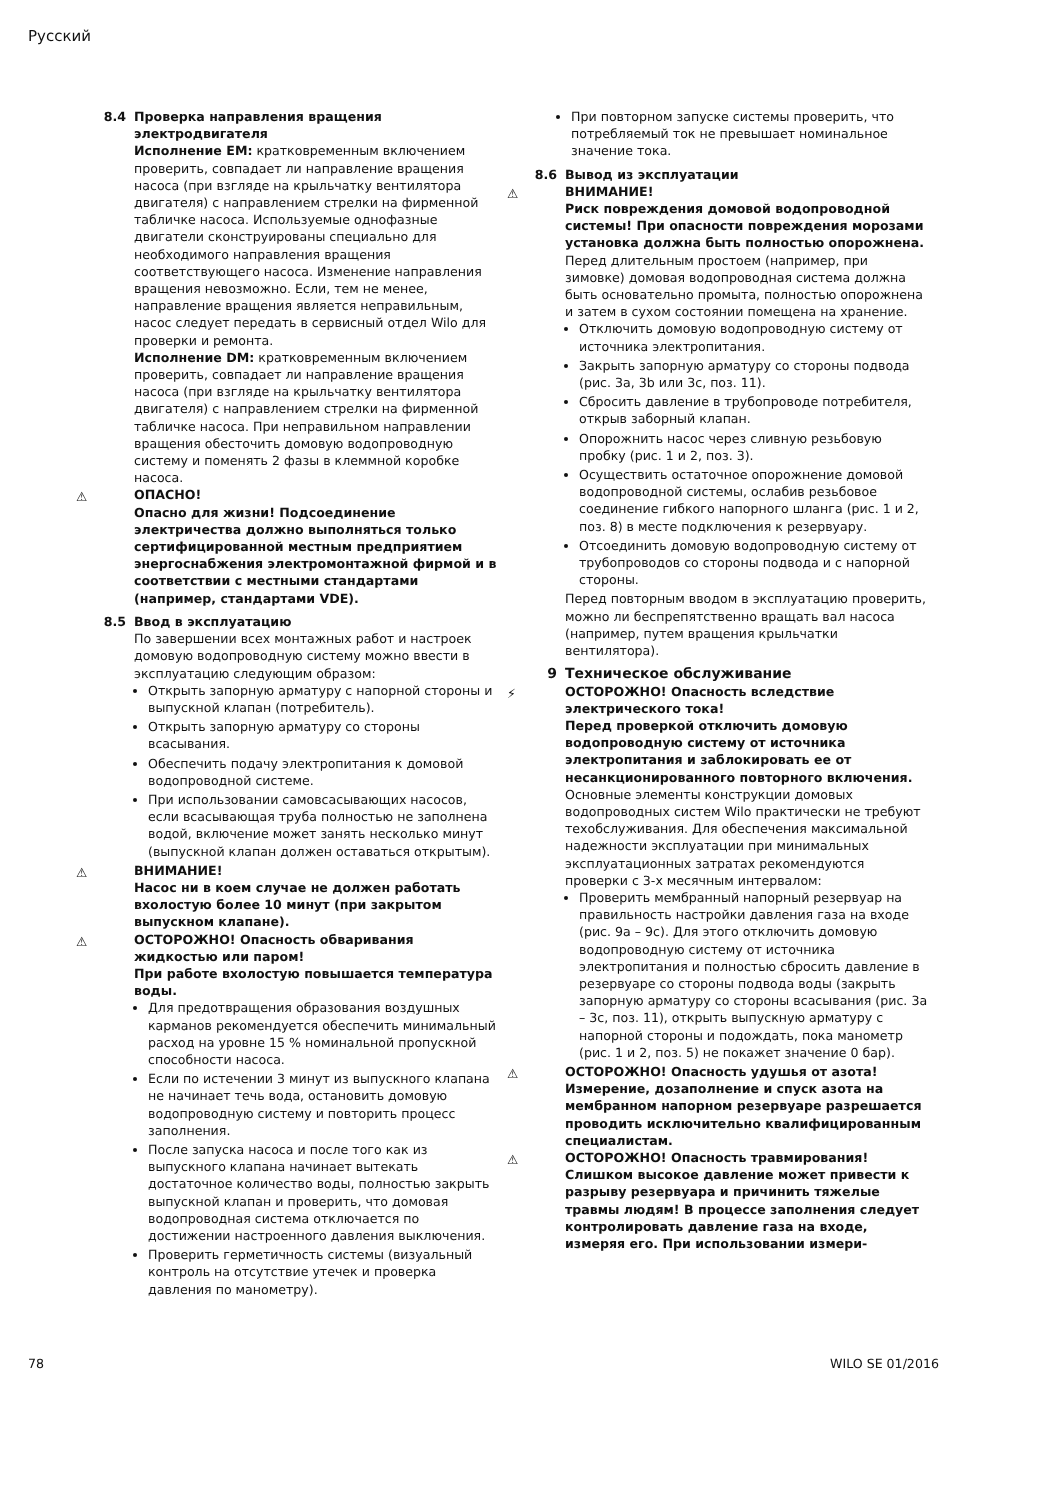Русский
8.4 Проверка направления вращения электродвигателя
Исполнение EM: кратковременным включением проверить, совпадает ли направление вращения насоса (при взгляде на крыльчатку вентилятора двигателя) с направлением стрелки на фирменной табличке насоса. Используемые однофазные двигатели сконструированы специально для необходимого направления вращения соответствующего насоса. Изменение направления вращения невозможно. Если, тем не менее, направление вращения является неправильным, насос следует передать в сервисный отдел Wilo для проверки и ремонта.
Исполнение DM: кратковременным включением проверить, совпадает ли направление вращения насоса (при взгляде на крыльчатку вентилятора двигателя) с направлением стрелки на фирменной табличке насоса. При неправильном направлении вращения обесточить домовую водопроводную систему и поменять 2 фазы в клеммной коробке насоса.
⚠ ОПАСНО!
Опасно для жизни! Подсоединение электричества должно выполняться только сертифицированной местным предприятием энергоснабжения электромонтажной фирмой и в соответствии с местными стандартами (например, стандартами VDE).
8.5 Ввод в эксплуатацию
По завершении всех монтажных работ и настроек домовую водопроводную систему можно ввести в эксплуатацию следующим образом:
Открыть запорную арматуру с напорной стороны и выпускной клапан (потребитель).
Открыть запорную арматуру со стороны всасывания.
Обеспечить подачу электропитания к домовой водопроводной системе.
При использовании самовсасывающих насосов, если всасывающая труба полностью не заполнена водой, включение может занять несколько минут (выпускной клапан должен оставаться открытым).
⚠ ВНИМАНИЕ!
Насос ни в коем случае не должен работать вхолостую более 10 минут (при закрытом выпускном клапане).
⚠ ОСТОРОЖНО! Опасность обваривания жидкостью или паром!
При работе вхолостую повышается температура воды.
Для предотвращения образования воздушных карманов рекомендуется обеспечить минимальный расход на уровне 15 % номинальной пропускной способности насоса.
Если по истечении 3 минут из выпускного клапана не начинает течь вода, остановить домовую водопроводную систему и повторить процесс заполнения.
После запуска насоса и после того как из выпускного клапана начинает вытекать достаточное количество воды, полностью закрыть выпускной клапан и проверить, что домовая водопроводная система отключается по достижении настроенного давления выключения.
Проверить герметичность системы (визуальный контроль на отсутствие утечек и проверка давления по манометру).
При повторном запуске системы проверить, что потребляемый ток не превышает номинальное значение тока.
8.6 Вывод из эксплуатации
⚠ ВНИМАНИЕ!
Риск повреждения домовой водопроводной системы! При опасности повреждения морозами установка должна быть полностью опорожнена.
Перед длительным простоем (например, при зимовке) домовая водопроводная система должна быть основательно промыта, полностью опорожнена и затем в сухом состоянии помещена на хранение.
Отключить домовую водопроводную систему от источника электропитания.
Закрыть запорную арматуру со стороны подвода (рис. 3a, 3b или 3c, поз. 11).
Сбросить давление в трубопроводе потребителя, открыв заборный клапан.
Опорожнить насос через сливную резьбовую пробку (рис. 1 и 2, поз. 3).
Осуществить остаточное опорожнение домовой водопроводной системы, ослабив резьбовое соединение гибкого напорного шланга (рис. 1 и 2, поз. 8) в месте подключения к резервуару.
Отсоединить домовую водопроводную систему от трубопроводов со стороны подвода и с напорной стороны.
Перед повторным вводом в эксплуатацию проверить, можно ли беспрепятственно вращать вал насоса (например, путем вращения крыльчатки вентилятора).
9 Техническое обслуживание
⚡ ОСТОРОЖНО! Опасность вследствие электрического тока!
Перед проверкой отключить домовую водопроводную систему от источника электропитания и заблокировать ее от несанкционированного повторного включения.
Основные элементы конструкции домовых водопроводных систем Wilo практически не требуют техобслуживания. Для обеспечения максимальной надежности эксплуатации при минимальных эксплуатационных затратах рекомендуются проверки с 3-х месячным интервалом:
Проверить мембранный напорный резервуар на правильность настройки давления газа на входе (рис. 9a – 9c). Для этого отключить домовую водопроводную систему от источника электропитания и полностью сбросить давление в резервуаре со стороны подвода воды (закрыть запорную арматуру со стороны всасывания (рис. 3a – 3c, поз. 11), открыть выпускную арматуру с напорной стороны и подождать, пока манометр (рис. 1 и 2, поз. 5) не покажет значение 0 бар).
⚠ ОСТОРОЖНО! Опасность удушья от азота! Измерение, дозаполнение и спуск азота на мембранном напорном резервуаре разрешается проводить исключительно квалифицированным специалистам.
⚠ ОСТОРОЖНО! Опасность травмирования! Слишком высокое давление может привести к разрыву резервуара и причинить тяжелые травмы людям! В процессе заполнения следует контролировать давление газа на входе, измеряя его. При использовании измери-
78 WILO SE 01/2016